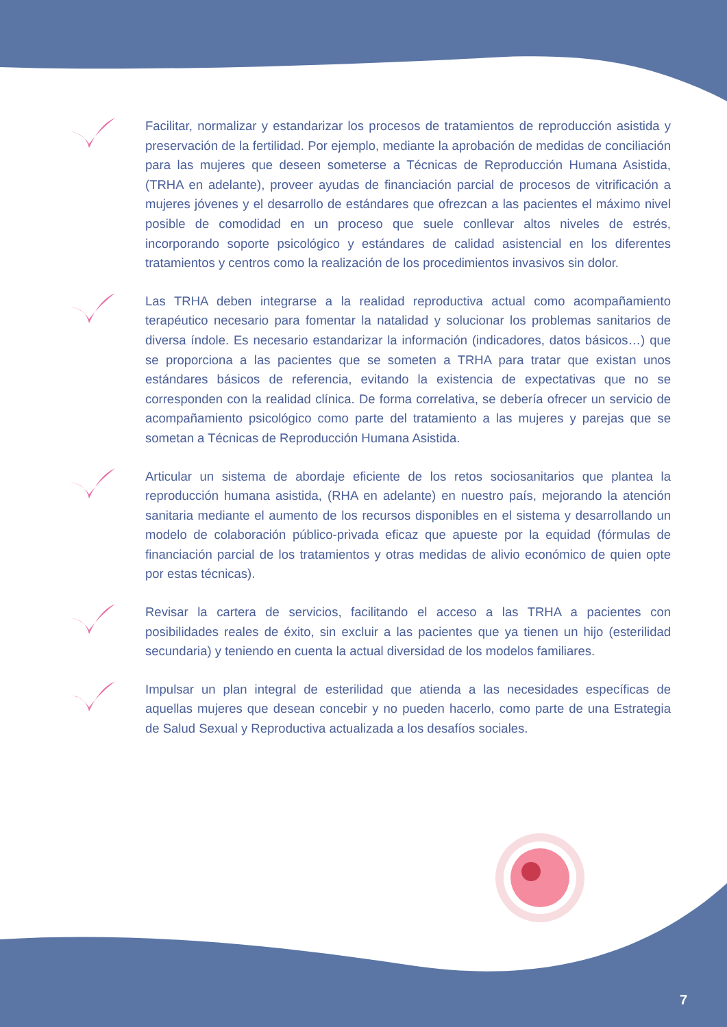Facilitar, normalizar y estandarizar los procesos de tratamientos de reproducción asistida y preservación de la fertilidad. Por ejemplo, mediante la aprobación de medidas de conciliación para las mujeres que deseen someterse a Técnicas de Reproducción Humana Asistida, (TRHA en adelante), proveer ayudas de financiación parcial de procesos de vitrificación a mujeres jóvenes y el desarrollo de estándares que ofrezcan a las pacientes el máximo nivel posible de comodidad en un proceso que suele conllevar altos niveles de estrés, incorporando soporte psicológico y estándares de calidad asistencial en los diferentes tratamientos y centros como la realización de los procedimientos invasivos sin dolor.
Las TRHA deben integrarse a la realidad reproductiva actual como acompañamiento terapéutico necesario para fomentar la natalidad y solucionar los problemas sanitarios de diversa índole. Es necesario estandarizar la información (indicadores, datos básicos…) que se proporciona a las pacientes que se someten a TRHA para tratar que existan unos estándares básicos de referencia, evitando la existencia de expectativas que no se corresponden con la realidad clínica. De forma correlativa, se debería ofrecer un servicio de acompañamiento psicológico como parte del tratamiento a las mujeres y parejas que se sometan a Técnicas de Reproducción Humana Asistida.
Articular un sistema de abordaje eficiente de los retos sociosanitarios que plantea la reproducción humana asistida, (RHA en adelante) en nuestro país, mejorando la atención sanitaria mediante el aumento de los recursos disponibles en el sistema y desarrollando un modelo de colaboración público-privada eficaz que apueste por la equidad (fórmulas de financiación parcial de los tratamientos y otras medidas de alivio económico de quien opte por estas técnicas).
Revisar la cartera de servicios, facilitando el acceso a las TRHA a pacientes con posibilidades reales de éxito, sin excluir a las pacientes que ya tienen un hijo (esterilidad secundaria) y teniendo en cuenta la actual diversidad de los modelos familiares.
Impulsar un plan integral de esterilidad que atienda a las necesidades específicas de aquellas mujeres que desean concebir y no pueden hacerlo, como parte de una Estrategia de Salud Sexual y Reproductiva actualizada a los desafíos sociales.
7